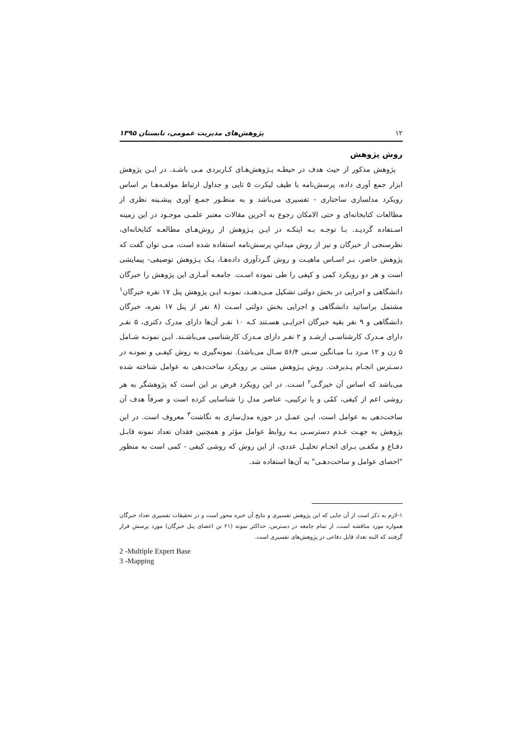۱۲ پژوهش‌های مدیریت عمومی، تابستان ۱۳۹۵
روش پژوهش
پژوهش مذکور از حیث هدف در حیطـه پـژوهش‌هـای کـاربردی مـی باشـد. در ایـن پژوهش ابزار جمع آوری داده، پرسش‌نامه با طیف لیکرت ۵ تایی و جداول ارتباط مولفـه‌هـا بر اساس رویکرد مدلسازی ساختاری - تفسیری می‌باشد و به منظـور جمـع آوری پیشـینه نظری از مطالعات کتابخانه‌ای و حتی الامکان رجوع به آخرین مقالات معتبر علمـی موجـود در این زمینه اسـتفاده گردیـد. بـا توجـه بـه اینکـه در ایـن پـژوهش از روش‌هـای مطالعـه کتابخانه‌ای، نظرسنجی از خبرگان و نیز از روش میدانیِ پرسش‌نامه استفاده شده است، مـی توان گفت که پژوهش حاضر، بـر اسـاس ماهیـت و روش گـردآوری داده‌هـا، یـک پـژوهش توصیفی- پیمایشی است و هر دو رویکرد کمی و کیفی را طی نموده اسـت. جامعـه آمـاری این پژوهش را خبرگان دانشگاهی و اجرایی در بخش دولتی تشکیل مـی‌دهنـد، نمونـه ایـن پژوهش پنل ۱۷ نفره خبرگان<sup>۱</sup> مشتمل براساتید دانشگاهی و اجرایی بخش دولتی اسـت (۸ نفر از پنل ۱۷ نفره، خبرگان دانشگاهی و ۹ نفر بقیه خبرگان اجرایـی هسـتند کـه ۱۰ نفـر آن‌ها دارای مدرک دکتری، ۵ نفـر دارای مـدرک کارشناسـی ارشـد و ۲ نفـر دارای مـدرک کارشناسی می‌باشـند. ایـن نمونـه شـامل ۵ زن و ۱۲ مـرد بـا میـانگین سـنی ۵۶/۴ سـال می‌باشد). نمونه‌گیری به روش کیفـی و نمونـه در دسـترس انجـام پـذیرفت. روش پـژوهش مبتنی بر رویکرد ساخت‌دهی به عوامل شناخته شده می‌باشد که اساس آن خبرگـی<sup>۲</sup> اسـت. در این رویکرد فرض بر این است که پژوهشگر به هر روشی اعم از کیفی، کمّی و یا ترکیبی، عناصر مدل را شناسایی کرده است و صرفاً هدف آن ساخت‌دهی به عوامل است، ایـن عمـل در حوزه مدل‌سازی به نگاشت<sup>۳</sup> معروف است. در این پژوهش به جهـت عـدم دسترسـی بـه روابط عوامل مؤثر و همچنین فقدان تعداد نمونه قابـل دفـاع و مکفـی بـرای انجـام تحلیـل عددی، از این روش که روشی کیفی - کمی است به منظور "احصای عوامل و ساخت‌دهـی" به آن‌ها استفاده شد.
۱-لازم به ذکر است از آن جایی که این پژوهش تفسیری و نتایج آن خبره محور است و در تحقیقات تفسیری تعداد خبرگان همواره مورد مناقشه است، از تمام جامعه در دسترس، حداکثر نمونه (۲۱ تن اعضای پنل خبرگان) مورد پرسش قرار گرفتند که البته تعداد قابل دفاعی در پژوهش‌های تفسیری است.
2 -Multiple Expert Base
3 -Mapping